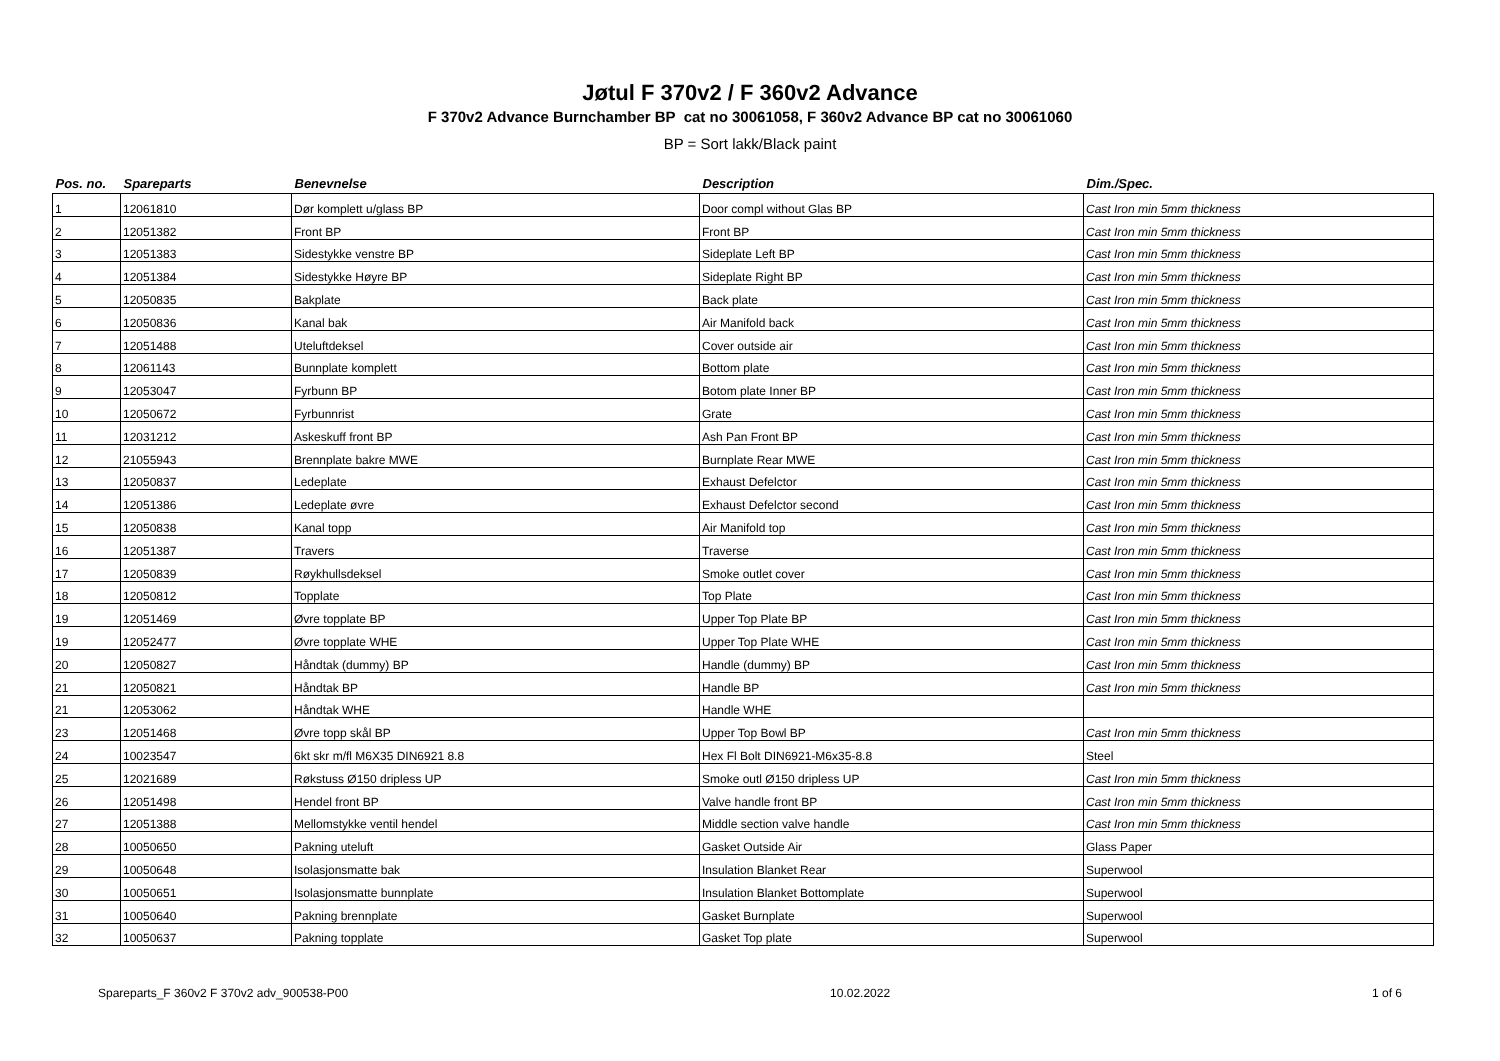Jøtul F 370v2 / F 360v2 Advance
F 370v2 Advance Burnchamber BP cat no 30061058, F 360v2 Advance BP cat no 30061060
BP = Sort lakk/Black paint
| Pos. no. | Spareparts | Benevnelse | Description | Dim./Spec. |
| --- | --- | --- | --- | --- |
| 1 | 12061810 | Dør komplett u/glass BP | Door compl without Glas BP | Cast Iron min 5mm thickness |
| 2 | 12051382 | Front BP | Front BP | Cast Iron min 5mm thickness |
| 3 | 12051383 | Sidestykke venstre BP | Sideplate Left BP | Cast Iron min 5mm thickness |
| 4 | 12051384 | Sidestykke Høyre BP | Sideplate Right BP | Cast Iron min 5mm thickness |
| 5 | 12050835 | Bakplate | Back plate | Cast Iron min 5mm thickness |
| 6 | 12050836 | Kanal bak | Air Manifold back | Cast Iron min 5mm thickness |
| 7 | 12051488 | Uteluftdeksel | Cover outside air | Cast Iron min 5mm thickness |
| 8 | 12061143 | Bunnplate komplett | Bottom plate | Cast Iron min 5mm thickness |
| 9 | 12053047 | Fyrbunn BP | Botom plate Inner BP | Cast Iron min 5mm thickness |
| 10 | 12050672 | Fyrbunnrist | Grate | Cast Iron min 5mm thickness |
| 11 | 12031212 | Askeskuff front BP | Ash Pan Front BP | Cast Iron min 5mm thickness |
| 12 | 21055943 | Brennplate bakre MWE | Burnplate Rear MWE | Cast Iron min 5mm thickness |
| 13 | 12050837 | Ledeplate | Exhaust Defelctor | Cast Iron min 5mm thickness |
| 14 | 12051386 | Ledeplate øvre | Exhaust Defelctor second | Cast Iron min 5mm thickness |
| 15 | 12050838 | Kanal topp | Air Manifold top | Cast Iron min 5mm thickness |
| 16 | 12051387 | Travers | Traverse | Cast Iron min 5mm thickness |
| 17 | 12050839 | Røykhullsdeksel | Smoke outlet cover | Cast Iron min 5mm thickness |
| 18 | 12050812 | Topplate | Top Plate | Cast Iron min 5mm thickness |
| 19 | 12051469 | Øvre topplate BP | Upper Top Plate BP | Cast Iron min 5mm thickness |
| 19 | 12052477 | Øvre topplate WHE | Upper Top Plate WHE | Cast Iron min 5mm thickness |
| 20 | 12050827 | Håndtak (dummy) BP | Handle (dummy) BP | Cast Iron min 5mm thickness |
| 21 | 12050821 | Håndtak BP | Handle BP | Cast Iron min 5mm thickness |
| 21 | 12053062 | Håndtak WHE | Handle WHE | |
| 23 | 12051468 | Øvre topp skål BP | Upper Top Bowl BP | Cast Iron min 5mm thickness |
| 24 | 10023547 | 6kt skr m/fl M6X35 DIN6921 8.8 | Hex Fl Bolt DIN6921-M6x35-8.8 | Steel |
| 25 | 12021689 | Røkstuss Ø150 dripless UP | Smoke outl Ø150 dripless UP | Cast Iron min 5mm thickness |
| 26 | 12051498 | Hendel front BP | Valve handle front BP | Cast Iron min 5mm thickness |
| 27 | 12051388 | Mellomstykke ventil hendel | Middle section valve handle | Cast Iron min 5mm thickness |
| 28 | 10050650 | Pakning uteluft | Gasket Outside Air | Glass Paper |
| 29 | 10050648 | Isolasjonsmatte bak | Insulation Blanket Rear | Superwool |
| 30 | 10050651 | Isolasjonsmatte bunnplate | Insulation Blanket Bottomplate | Superwool |
| 31 | 10050640 | Pakning brennplate | Gasket Burnplate | Superwool |
| 32 | 10050637 | Pakning topplate | Gasket Top plate | Superwool |
Spareparts_F 360v2 F 370v2 adv_900538-P00 10.02.2022 1 of 6